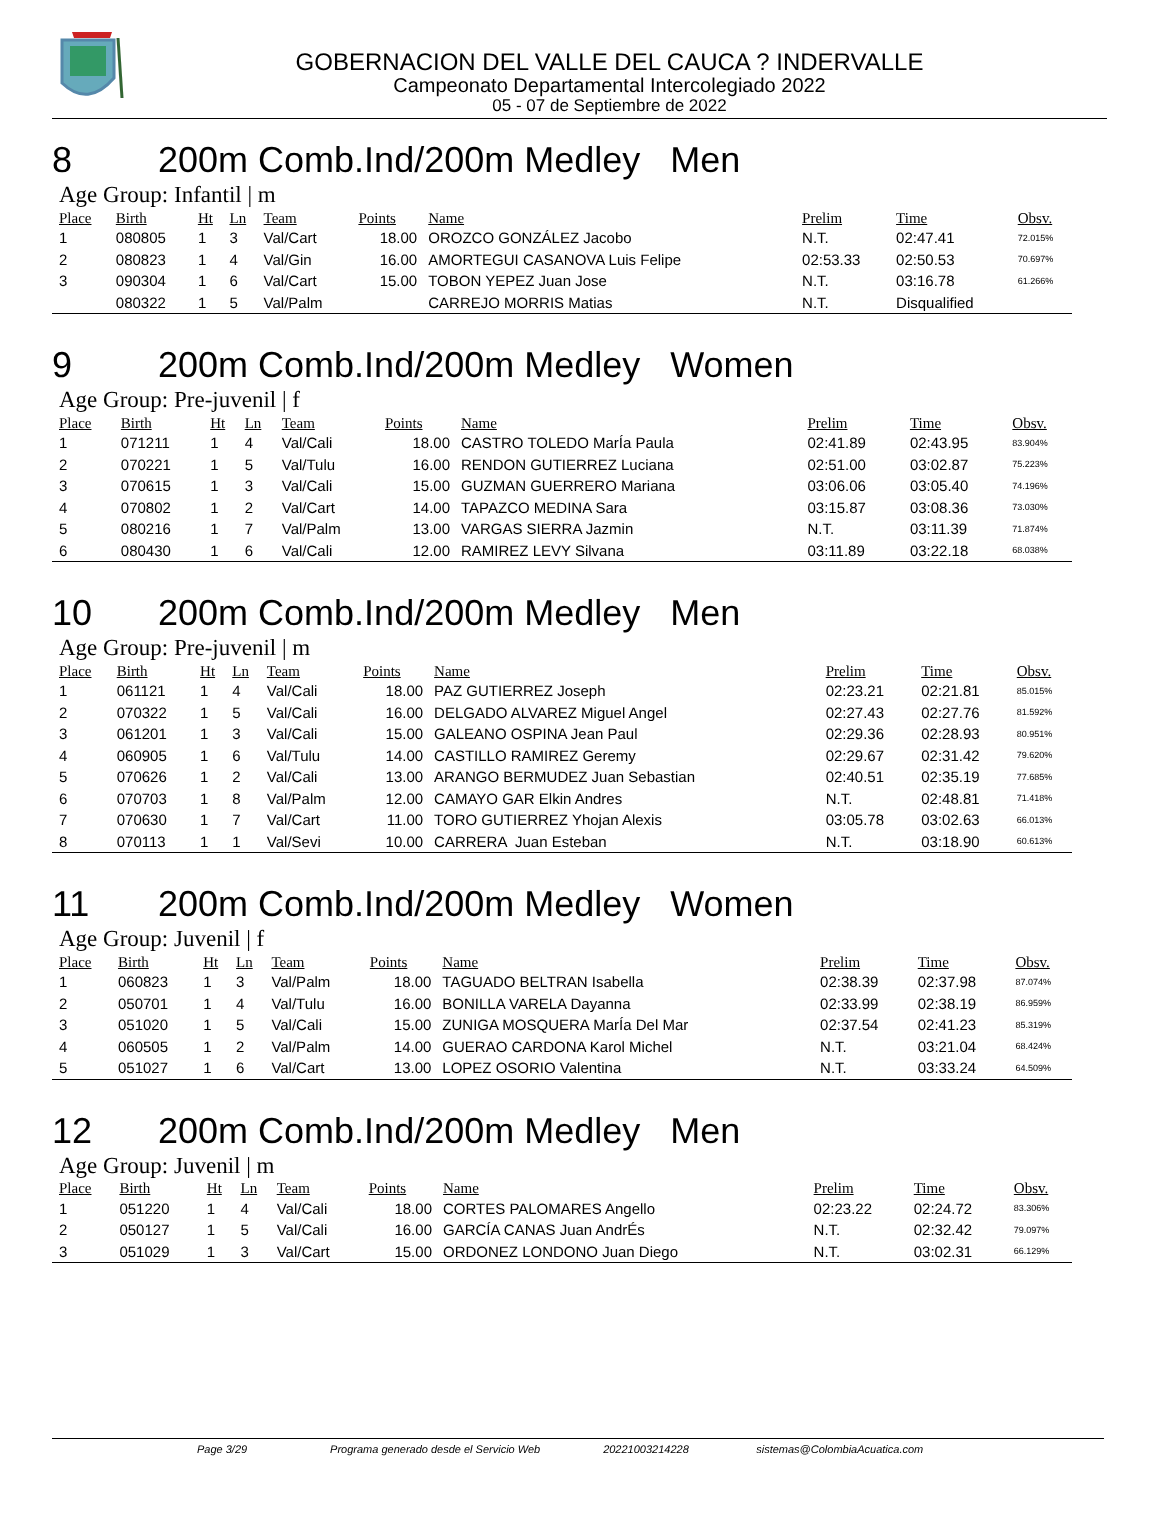GOBERNACION DEL VALLE DEL CAUCA ? INDERVALLE
Campeonato Departamental Intercolegiado 2022
05 - 07 de Septiembre de 2022
8 200m Comb.Ind/200m Medley Men
Age Group: Infantil | m
| Place | Birth | Ht | Ln | Team | Points | Name | Prelim | Time | Obsv. |
| --- | --- | --- | --- | --- | --- | --- | --- | --- | --- |
| 1 | 080805 | 1 | 3 | Val/Cart | 18.00 | OROZCO GONZÁLEZ Jacobo | N.T. | 02:47.41 | 72.015% |
| 2 | 080823 | 1 | 4 | Val/Gin | 16.00 | AMORTEGUI CASANOVA Luis Felipe | 02:53.33 | 02:50.53 | 70.697% |
| 3 | 090304 | 1 | 6 | Val/Cart | 15.00 | TOBON YEPEZ Juan Jose | N.T. | 03:16.78 | 61.266% |
| | 080322 | 1 | 5 | Val/Palm | | CARREJO MORRIS Matias | N.T. | Disqualified | |
9 200m Comb.Ind/200m Medley Women
Age Group: Pre-juvenil | f
| Place | Birth | Ht | Ln | Team | Points | Name | Prelim | Time | Obsv. |
| --- | --- | --- | --- | --- | --- | --- | --- | --- | --- |
| 1 | 071211 | 1 | 4 | Val/Cali | 18.00 | CASTRO TOLEDO MarÍa Paula | 02:41.89 | 02:43.95 | 83.904% |
| 2 | 070221 | 1 | 5 | Val/Tulu | 16.00 | RENDON GUTIERREZ Luciana | 02:51.00 | 03:02.87 | 75.223% |
| 3 | 070615 | 1 | 3 | Val/Cali | 15.00 | GUZMAN GUERRERO Mariana | 03:06.06 | 03:05.40 | 74.196% |
| 4 | 070802 | 1 | 2 | Val/Cart | 14.00 | TAPAZCO MEDINA Sara | 03:15.87 | 03:08.36 | 73.030% |
| 5 | 080216 | 1 | 7 | Val/Palm | 13.00 | VARGAS SIERRA Jazmin | N.T. | 03:11.39 | 71.874% |
| 6 | 080430 | 1 | 6 | Val/Cali | 12.00 | RAMIREZ LEVY Silvana | 03:11.89 | 03:22.18 | 68.038% |
10 200m Comb.Ind/200m Medley Men
Age Group: Pre-juvenil | m
| Place | Birth | Ht | Ln | Team | Points | Name | Prelim | Time | Obsv. |
| --- | --- | --- | --- | --- | --- | --- | --- | --- | --- |
| 1 | 061121 | 1 | 4 | Val/Cali | 18.00 | PAZ GUTIERREZ Joseph | 02:23.21 | 02:21.81 | 85.015% |
| 2 | 070322 | 1 | 5 | Val/Cali | 16.00 | DELGADO ALVAREZ Miguel Angel | 02:27.43 | 02:27.76 | 81.592% |
| 3 | 061201 | 1 | 3 | Val/Cali | 15.00 | GALEANO OSPINA Jean Paul | 02:29.36 | 02:28.93 | 80.951% |
| 4 | 060905 | 1 | 6 | Val/Tulu | 14.00 | CASTILLO RAMIREZ Geremy | 02:29.67 | 02:31.42 | 79.620% |
| 5 | 070626 | 1 | 2 | Val/Cali | 13.00 | ARANGO BERMUDEZ Juan Sebastian | 02:40.51 | 02:35.19 | 77.685% |
| 6 | 070703 | 1 | 8 | Val/Palm | 12.00 | CAMAYO GAR Elkin Andres | N.T. | 02:48.81 | 71.418% |
| 7 | 070630 | 1 | 7 | Val/Cart | 11.00 | TORO GUTIERREZ Yhojan Alexis | 03:05.78 | 03:02.63 | 66.013% |
| 8 | 070113 | 1 | 1 | Val/Sevi | 10.00 | CARRERA Juan Esteban | N.T. | 03:18.90 | 60.613% |
11 200m Comb.Ind/200m Medley Women
Age Group: Juvenil | f
| Place | Birth | Ht | Ln | Team | Points | Name | Prelim | Time | Obsv. |
| --- | --- | --- | --- | --- | --- | --- | --- | --- | --- |
| 1 | 060823 | 1 | 3 | Val/Palm | 18.00 | TAGUADO BELTRAN Isabella | 02:38.39 | 02:37.98 | 87.074% |
| 2 | 050701 | 1 | 4 | Val/Tulu | 16.00 | BONILLA VARELA Dayanna | 02:33.99 | 02:38.19 | 86.959% |
| 3 | 051020 | 1 | 5 | Val/Cali | 15.00 | ZUNIGA MOSQUERA MarÍa Del Mar | 02:37.54 | 02:41.23 | 85.319% |
| 4 | 060505 | 1 | 2 | Val/Palm | 14.00 | GUERAO CARDONA Karol Michel | N.T. | 03:21.04 | 68.424% |
| 5 | 051027 | 1 | 6 | Val/Cart | 13.00 | LOPEZ OSORIO Valentina | N.T. | 03:33.24 | 64.509% |
12 200m Comb.Ind/200m Medley Men
Age Group: Juvenil | m
| Place | Birth | Ht | Ln | Team | Points | Name | Prelim | Time | Obsv. |
| --- | --- | --- | --- | --- | --- | --- | --- | --- | --- |
| 1 | 051220 | 1 | 4 | Val/Cali | 18.00 | CORTES PALOMARES Angello | 02:23.22 | 02:24.72 | 83.306% |
| 2 | 050127 | 1 | 5 | Val/Cali | 16.00 | GARCÍA CANAS Juan AndrÉs | N.T. | 02:32.42 | 79.097% |
| 3 | 051029 | 1 | 3 | Val/Cart | 15.00 | ORDONEZ LONDONO Juan Diego | N.T. | 03:02.31 | 66.129% |
Page 3/29 Programa generado desde el Servicio Web 20221003214228 sistemas@ColombiaAcuatica.com